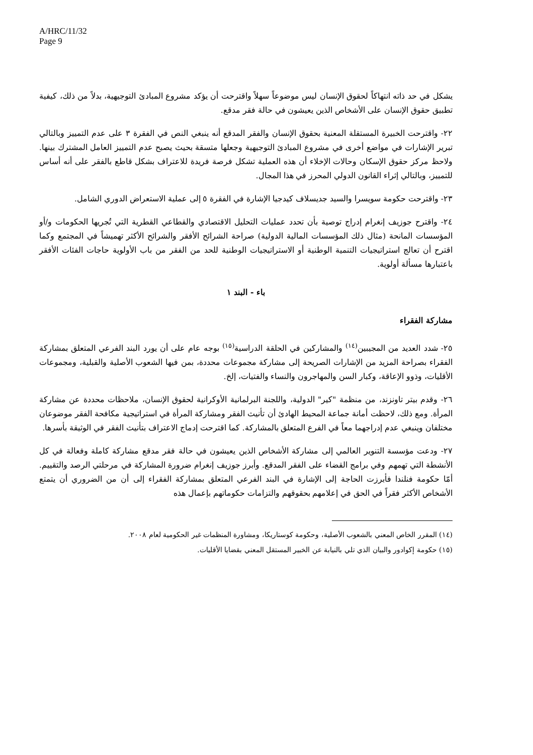A/HRC/11/32
Page 9
يشكل في حد ذاته انتهاكاً لحقوق الإنسان ليس موضوعاً سهلاً واقترحت أن يؤكد مشروع المبادئ التوجيهية، بدلاً من ذلك، كيفية تطبيق حقوق الإنسان على الأشخاص الذين يعيشون في حالة فقر مدقع.
٢٢- واقترحت الخبيرة المستقلة المعنية بحقوق الإنسان والفقر المدقع أنه ينبغي النص في الفقرة ٣ على عدم التمييز وبالتالي تبرير الإشارات في مواضع أخرى في مشروع المبادئ التوجيهية وجعلها متسقة بحيث يصبح عدم التمييز العامل المشترك بينها. ولاحظ مركز حقوق الإسكان وحالات الإخلاء أن هذه العملية تشكل فرصة فريدة للاعتراف بشكل قاطع بالفقر على أنه أساس للتمييز، وبالتالي إثراء القانون الدولي المحرز في هذا المجال.
٢٣- واقترحت حكومة سويسرا والسيد جديسلاف كيدجيا الإشارة في الفقرة ٥ إلى عملية الاستعراض الدوري الشامل.
٢٤- واقترح جوزيف إنغرام إدراج توصية بأن تحدد عمليات التحليل الاقتصادي والقطاعي القطرية التي تُجريها الحكومات و/أو المؤسسات المانحة (مثال ذلك المؤسسات المالية الدولية) صراحة الشرائح الأفقر والشرائح الأكثر تهميشاً في المجتمع وكما اقترح أن تعالج استراتيجيات التنمية الوطنية أو الاستراتيجيات الوطنية للحد من الفقر من باب الأولوية حاجات الفئات الأفقر باعتبارها مسألة أولوية.
باء - البند ١
مشاركة الفقراء
٢٥- شدد العديد من المجيبين<sup>(١٤)</sup> والمشاركين في الحلقة الدراسية<sup>(١٥)</sup> بوجه عام على أن يورد البند الفرعي المتعلق بمشاركة الفقراء بصراحة المزيد من الإشارات الصريحة إلى مشاركة مجموعات محددة، بمن فيها الشعوب الأصلية والقبلية، ومجموعات الأقليات، وذوو الإعاقة، وكبار السن والمهاجرون والنساء والفتيات، إلخ.
٢٦- وقدم بيتر تاونزند، من منظمة "كير" الدولية، واللجنة البرلمانية الأوكرانية لحقوق الإنسان، ملاحظات محددة عن مشاركة المرأة. ومع ذلك، لاحظت أمانة جماعة المحيط الهادئ أن تأنيث الفقر ومشاركة المرأة في استراتيجية مكافحة الفقر موضوعان مختلفان وينبغي عدم إدراجهما معاً في الفرع المتعلق بالمشاركة. كما اقترحت إدماج الاعتراف بتأنيث الفقر في الوثيقة بأسرها.
٢٧- ودعت مؤسسة التنوير العالمي إلى مشاركة الأشخاص الذين يعيشون في حالة فقر مدقع مشاركة كاملة وفعالة في كل الأنشطة التي تهمهم وفي برامج القضاء على الفقر المدقع. وأبرز جوزيف إنغرام ضرورة المشاركة في مرحلتي الرصد والتقييم. أمّا حكومة فنلندا فأبرزت الحاجة إلى الإشارة في البند الفرعي المتعلق بمشاركة الفقراء إلى أن من الضروري أن يتمتع الأشخاص الأكثر فقراً في الحق في إعلامهم بحقوقهم والتزامات حكوماتهم بإعمال هذه
(١٤) المقرر الخاص المعني بالشعوب الأصلية، وحكومة كوستاريكا، ومشاورة المنظمات غير الحكومية لعام ٢٠٠٨.
(١٥) حكومة إكوادور والبيان الذي تلي بالنيابة عن الخبير المستقل المعني بقضايا الأقليات.